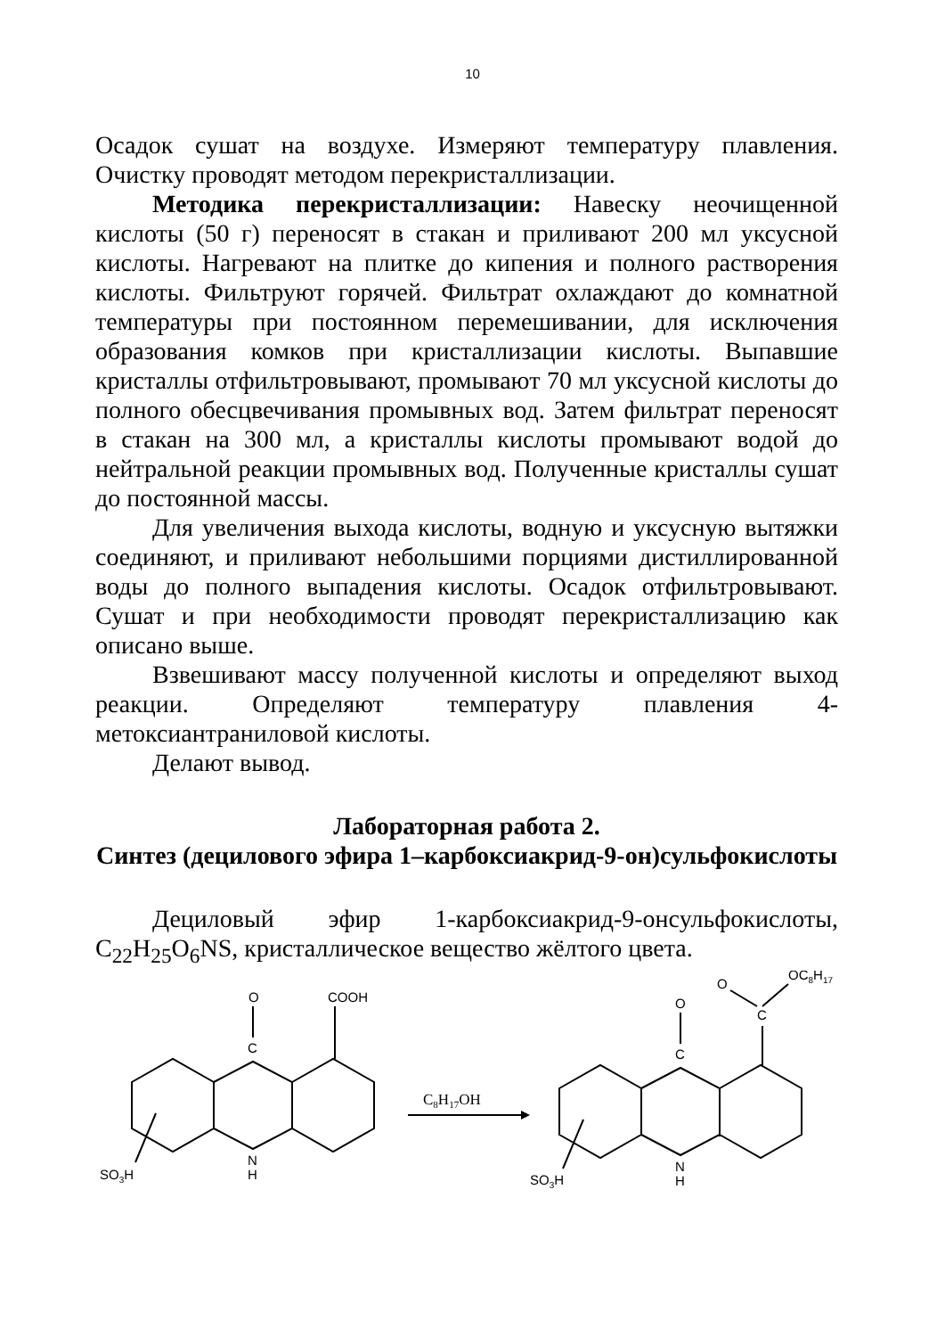10
Осадок сушат на воздухе. Измеряют температуру плавления. Очистку проводят методом перекристаллизации.
Методика перекристаллизации: Навеску неочищенной кислоты (50 г) переносят в стакан и приливают 200 мл уксусной кислоты. Нагревают на плитке до кипения и полного растворения кислоты. Фильтруют горячей. Фильтрат охлаждают до комнатной температуры при постоянном перемешивании, для исключения образования комков при кристаллизации кислоты. Выпавшие кристаллы отфильтровывают, промывают 70 мл уксусной кислоты до полного обесцвечивания промывных вод. Затем фильтрат переносят в стакан на 300 мл, а кристаллы кислоты промывают водой до нейтральной реакции промывных вод. Полученные кристаллы сушат до постоянной массы.
Для увеличения выхода кислоты, водную и уксусную вытяжки соединяют, и приливают небольшими порциями дистиллированной воды до полного выпадения кислоты. Осадок отфильтровывают. Сушат и при необходимости проводят перекристаллизацию как описано выше.
Взвешивают массу полученной кислоты и определяют выход реакции. Определяют температуру плавления 4-метоксиантраниловой кислоты.
Делают вывод.
Лабораторная работа 2.
Синтез (децилового эфира 1–карбоксиакрид-9-он)сульфокислоты
Дециловый эфир 1-карбоксиакрид-9-онсульфокислоты, C<sub>22</sub>H<sub>25</sub>O<sub>6</sub>NS, кристаллическое вещество жёлтого цвета.
O
COOH
C
N
H
SO3H
C8H17OH
O
C
C
O
OC8H17
N
H
SO3H